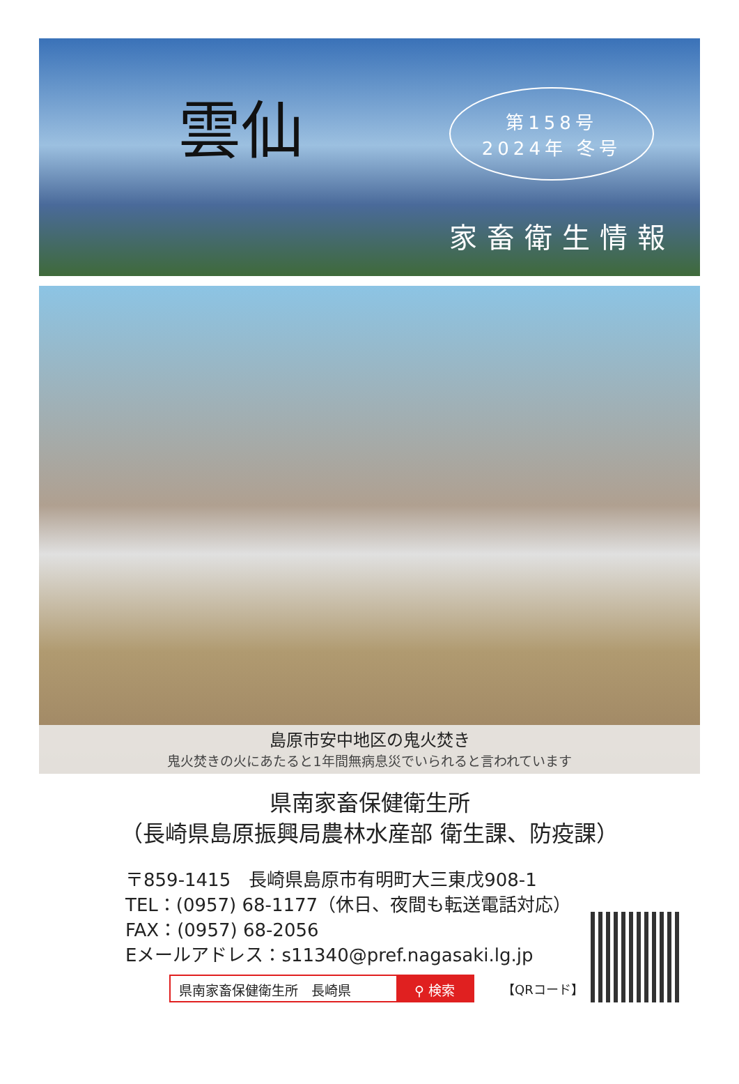雲仙
第158号
2024年 冬号
家畜衛生情報
島原市安中地区の鬼火焚き
鬼火焚きの火にあたると1年間無病息災でいられると言われています
県南家畜保健衛生所
（長崎県島原振興局農林水産部 衛生課、防疫課）
〒859-1415　長崎県島原市有明町大三東戊908-1
TEL：(0957) 68-1177（休日、夜間も転送電話対応）
FAX：(0957) 68-2056
Eメールアドレス：s11340@pref.nagasaki.lg.jp
県南家畜保健衛生所　長崎県 ⚲ 検索
【QRコード】